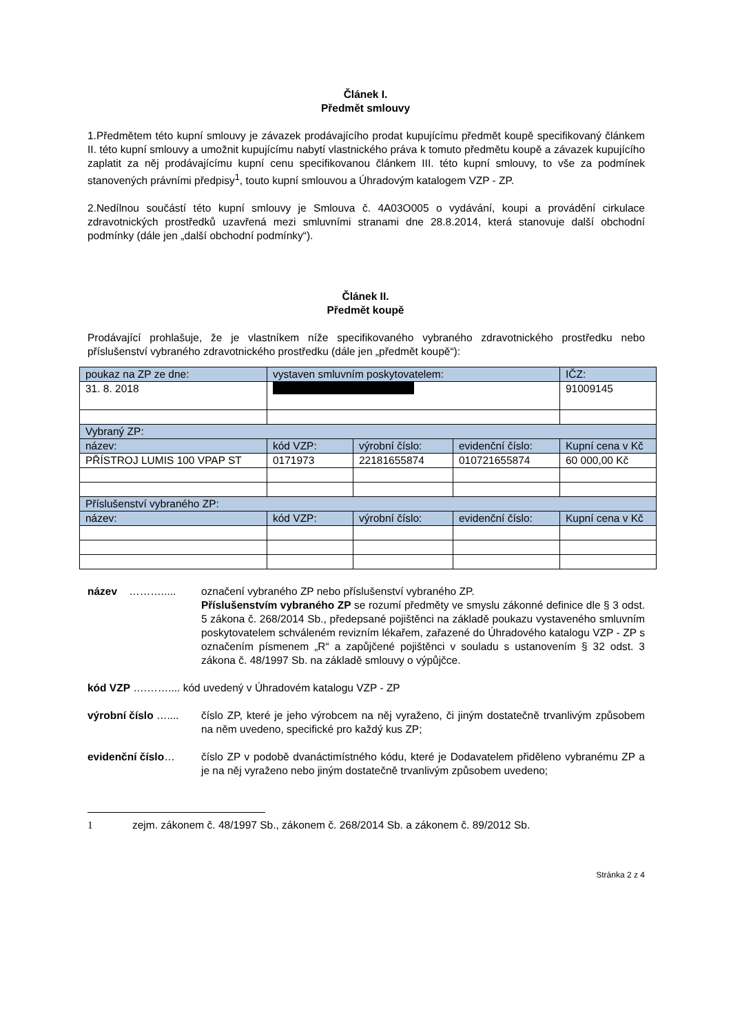Článek I.
Předmět smlouvy
1.Předmětem této kupní smlouvy je závazek prodávajícího prodat kupujícímu předmět koupě specifikovaný článkem II. této kupní smlouvy a umožnit kupujícímu nabytí vlastnického práva k tomuto předmětu koupě a závazek kupujícího zaplatit za něj prodávajícímu kupní cenu specifikovanou článkem III. této kupní smlouvy, to vše za podmínek stanovených právními předpisy<sup>1</sup>, touto kupní smlouvou a Úhradovým katalogem VZP - ZP.
2.Nedílnou součástí této kupní smlouvy je Smlouva č. 4A03O005 o vydávání, koupi a provádění cirkulace zdravotnických prostředků uzavřená mezi smluvními stranami dne 28.8.2014, která stanovuje další obchodní podmínky (dále jen „další obchodní podmínky“).
Článek II.
Předmět koupě
Prodávající prohlašuje, že je vlastníkem níže specifikovaného vybraného zdravotnického prostředku nebo příslušenství vybraného zdravotnického prostředku (dále jen „předmět koupě“):
| poukaz na ZP ze dne: | vystaven smluvním poskytovatelem: | | | IČZ: |
| 31. 8. 2018 | | | | 91009145 |
| Vybraný ZP: | | | | |
| název: | kód VZP: | výrobní číslo: | evidenční číslo: | Kupní cena v Kč |
| PŘÍSTROJ LUMIS 100 VPAP ST | 0171973 | 22181655874 | 010721655874 | 60 000,00 Kč |
| Příslušenství vybraného ZP: | | | | |
| název: | kód VZP: | výrobní číslo: | evidenční číslo: | Kupní cena v Kč |
název ………..... označení vybraného ZP nebo příslušenství vybraného ZP.
Příslušenstvím vybraného ZP se rozumí předměty ve smyslu zákonné definice dle § 3 odst. 5 zákona č. 268/2014 Sb., předepsané pojištěnci na základě poukazu vystaveného smluvním poskytovatelem schváleném revizním lékařem, zařazené do Úhradového katalogu VZP - ZP s označením písmenem „R“ a zapůjčené pojištěnci v souladu s ustanovením § 32 odst. 3 zákona č. 48/1997 Sb. na základě smlouvy o výpůjčce.
kód VZP ….…….... kód uvedený v Úhradovém katalogu VZP - ZP
výrobní číslo …....
číslo ZP, které je jeho výrobcem na něj vyraženo, či jiným dostatečně trvanlivým způsobem na něm uvedeno, specifické pro každý kus ZP;
evidenční číslo… číslo ZP v podobě dvanáctimístného kódu, které je Dodavatelem přiděleno vybranému ZP a je na něj vyraženo nebo jiným dostatečně trvanlivým způsobem uvedeno;
1 zejm. zákonem č. 48/1997 Sb., zákonem č. 268/2014 Sb. a zákonem č. 89/2012 Sb.
Stránka 2 z 4